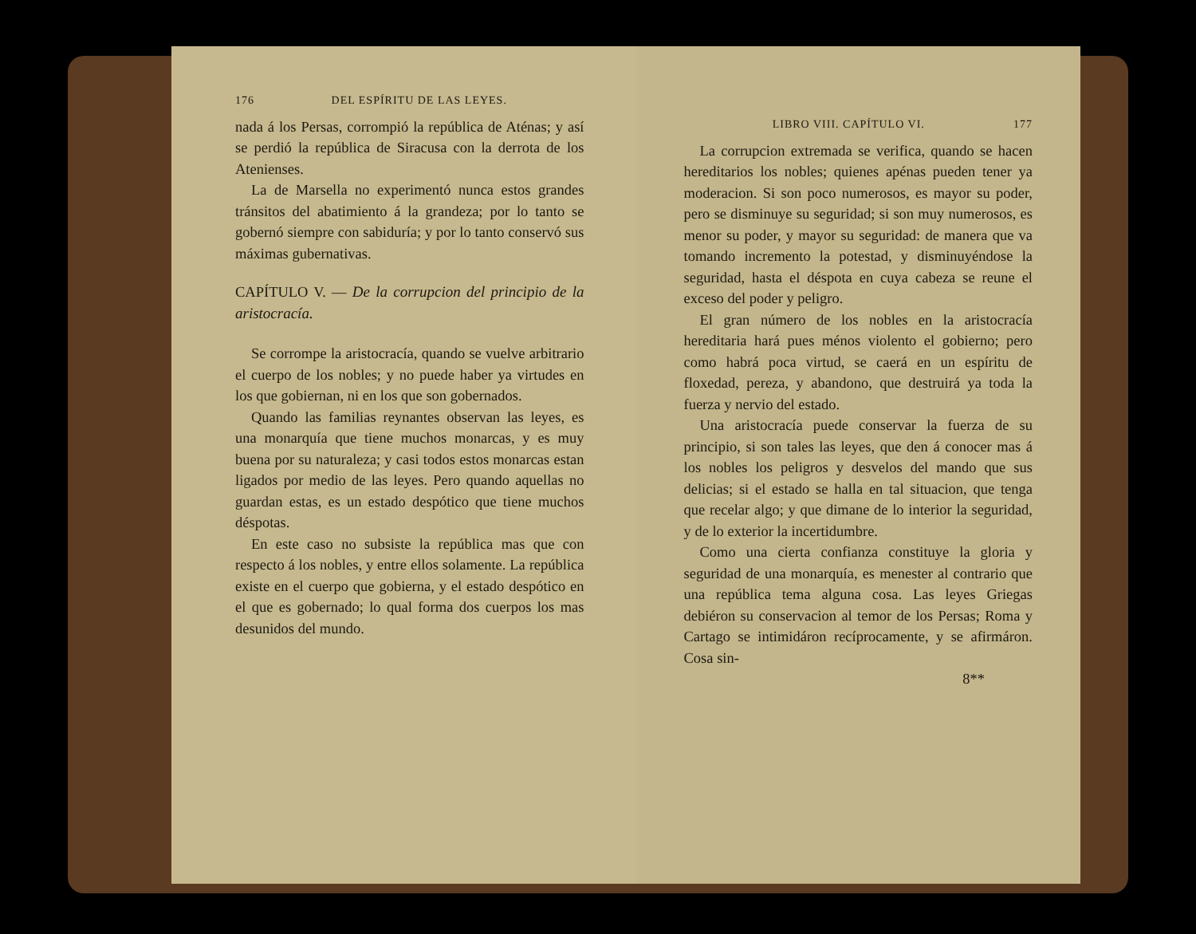176 DEL ESPÍRITU DE LAS LEYES.
nada á los Persas, corrompió la república de Aténas; y así se perdió la república de Siracusa con la derrota de los Atenienses.
La de Marsella no experimentó nunca estos grandes tránsitos del abatimiento á la grandeza; por lo tanto se gobernó siempre con sabiduría; y por lo tanto conservó sus máximas gubernativas.
CAPÍTULO V. — De la corrupcion del principio de la aristocracía.
Se corrompe la aristocracía, quando se vuelve arbitrario el cuerpo de los nobles; y no puede haber ya virtudes en los que gobiernan, ni en los que son gobernados.
Quando las familias reynantes observan las leyes, es una monarquía que tiene muchos monarcas, y es muy buena por su naturaleza; y casi todos estos monarcas estan ligados por medio de las leyes. Pero quando aquellas no guardan estas, es un estado despótico que tiene muchos déspotas.
En este caso no subsiste la república mas que con respecto á los nobles, y entre ellos solamente. La república existe en el cuerpo que gobierna, y el estado despótico en el que es gobernado; lo qual forma dos cuerpos los mas desunidos del mundo.
LIBRO VIII. CAPÍTULO VI. 177
La corrupcion extremada se verifica, quando se hacen hereditarios los nobles; quienes apénas pueden tener ya moderacion. Si son poco numerosos, es mayor su poder, pero se disminuye su seguridad; si son muy numerosos, es menor su poder, y mayor su seguridad: de manera que va tomando incremento la potestad, y disminuyéndose la seguridad, hasta el déspota en cuya cabeza se reune el exceso del poder y peligro.
El gran número de los nobles en la aristocracía hereditaria hará pues ménos violento el gobierno; pero como habrá poca virtud, se caerá en un espíritu de floxedad, pereza, y abandono, que destruirá ya toda la fuerza y nervio del estado.
Una aristocracía puede conservar la fuerza de su principio, si son tales las leyes, que den á conocer mas á los nobles los peligros y desvelos del mando que sus delicias; si el estado se halla en tal situacion, que tenga que recelar algo; y que dimane de lo interior la seguridad, y de lo exterior la incertidumbre.
Como una cierta confianza constituye la gloria y seguridad de una monarquía, es menester al contrario que una república tema alguna cosa. Las leyes Griegas debiéron su conservacion al temor de los Persas; Roma y Cartago se intimidáron recíprocamente, y se afirmáron. Cosa sin-
8**